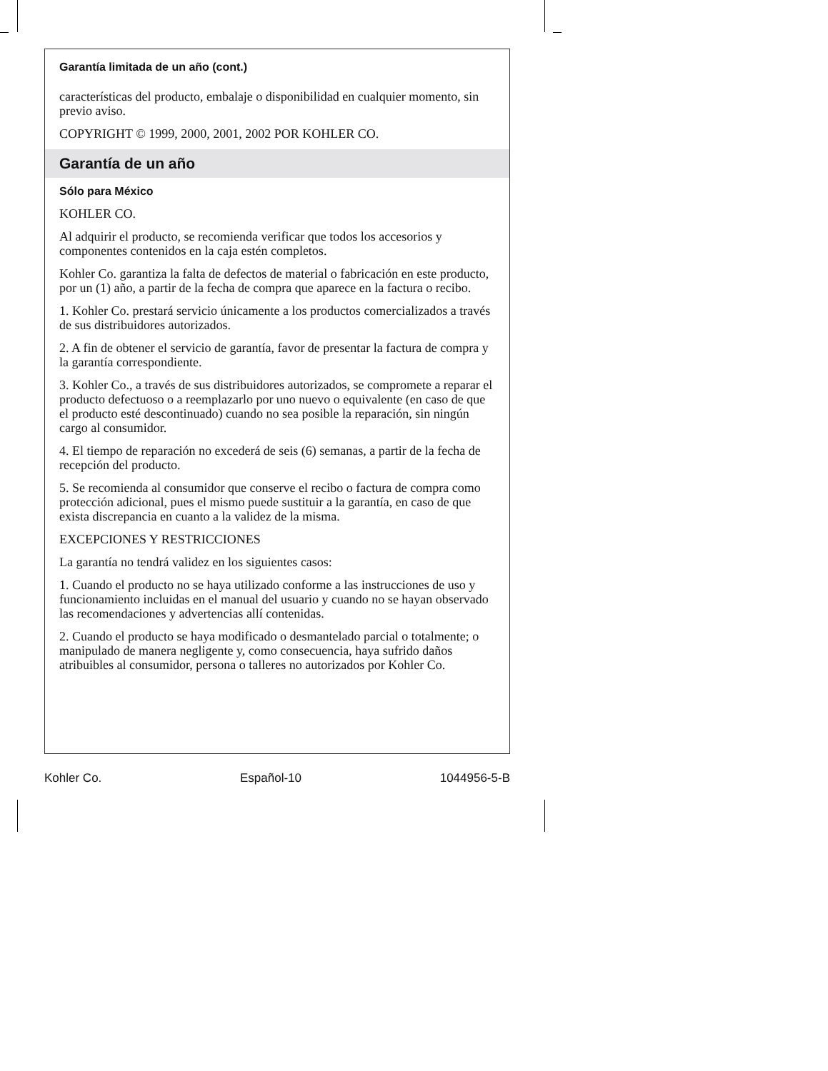Garantía limitada de un año (cont.)
características del producto, embalaje o disponibilidad en cualquier momento, sin previo aviso.
COPYRIGHT © 1999, 2000, 2001, 2002 POR KOHLER CO.
Garantía de un año
Sólo para México
KOHLER CO.
Al adquirir el producto, se recomienda verificar que todos los accesorios y componentes contenidos en la caja estén completos.
Kohler Co. garantiza la falta de defectos de material o fabricación en este producto, por un (1) año, a partir de la fecha de compra que aparece en la factura o recibo.
1. Kohler Co. prestará servicio únicamente a los productos comercializados a través de sus distribuidores autorizados.
2. A fin de obtener el servicio de garantía, favor de presentar la factura de compra y la garantía correspondiente.
3. Kohler Co., a través de sus distribuidores autorizados, se compromete a reparar el producto defectuoso o a reemplazarlo por uno nuevo o equivalente (en caso de que el producto esté descontinuado) cuando no sea posible la reparación, sin ningún cargo al consumidor.
4. El tiempo de reparación no excederá de seis (6) semanas, a partir de la fecha de recepción del producto.
5. Se recomienda al consumidor que conserve el recibo o factura de compra como protección adicional, pues el mismo puede sustituir a la garantía, en caso de que exista discrepancia en cuanto a la validez de la misma.
EXCEPCIONES Y RESTRICCIONES
La garantía no tendrá validez en los siguientes casos:
1. Cuando el producto no se haya utilizado conforme a las instrucciones de uso y funcionamiento incluidas en el manual del usuario y cuando no se hayan observado las recomendaciones y advertencias allí contenidas.
2. Cuando el producto se haya modificado o desmantelado parcial o totalmente; o manipulado de manera negligente y, como consecuencia, haya sufrido daños atribuibles al consumidor, persona o talleres no autorizados por Kohler Co.
Kohler Co. Español-10 1044956-5-B